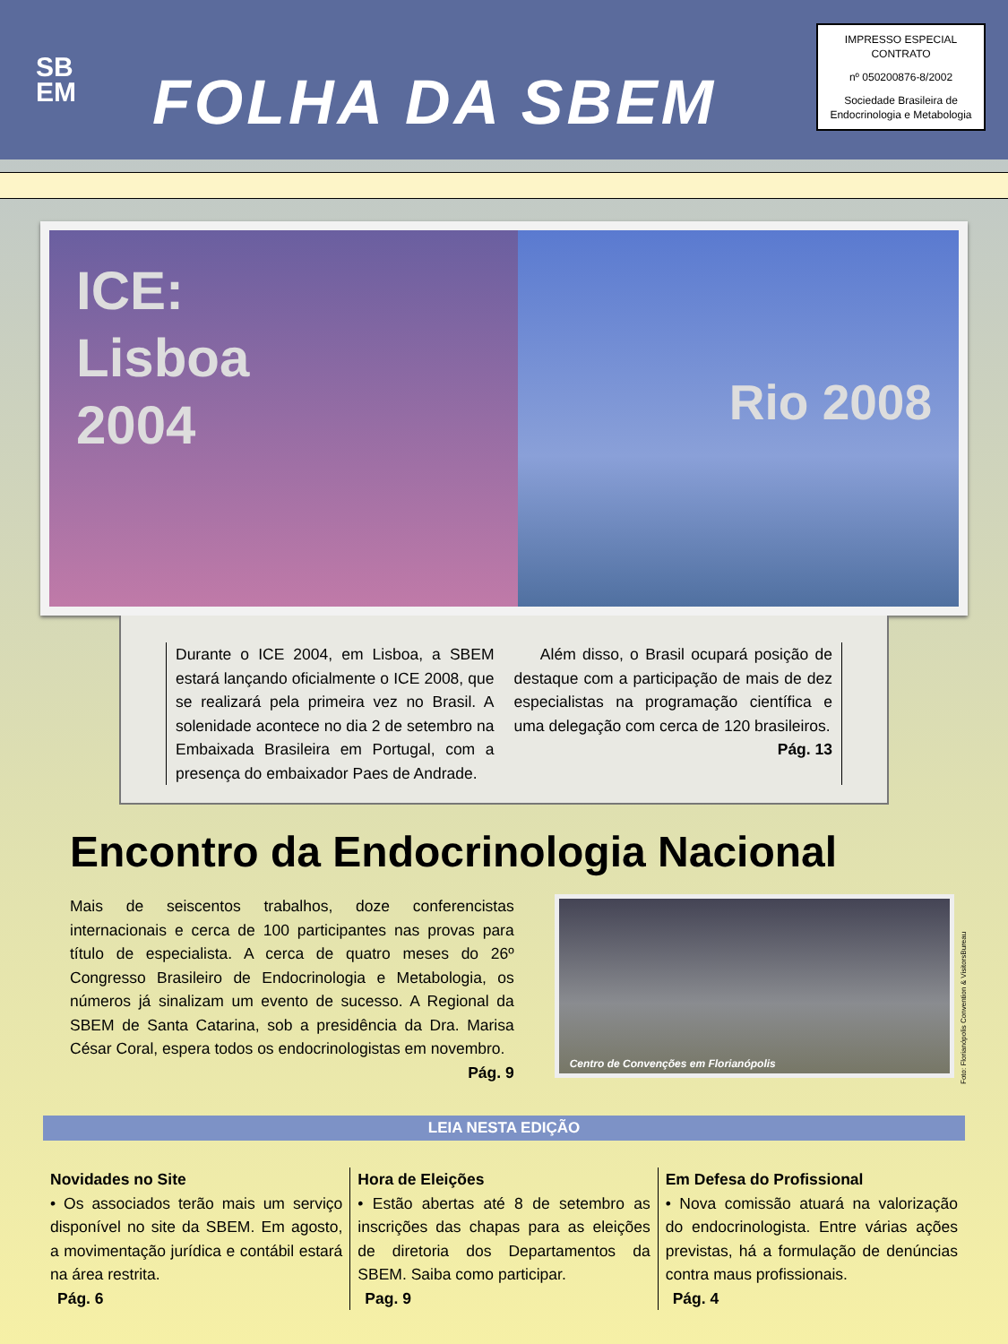SB
EM
FOLHA DA SBEM
IMPRESSO ESPECIAL
CONTRATO
nº 050200876-8/2002
Sociedade Brasileira de
Endocrinologia e Metabologia
ICE:
Lisboa
2004
Rio 2008
Durante o ICE 2004, em Lisboa, a SBEM estará lançando oficialmente o ICE 2008, que se realizará pela primeira vez no Brasil. A solenidade acontece no dia 2 de setembro na Embaixada Brasileira em Portugal, com a presença do embaixador Paes de Andrade.
Além disso, o Brasil ocupará posição de destaque com a participação de mais de dez especialistas na programação científica e uma delegação com cerca de 120 brasileiros. Pág. 13
Encontro da Endocrinologia Nacional
Mais de seiscentos trabalhos, doze conferencistas internacionais e cerca de 100 participantes nas provas para título de especialista. A cerca de quatro meses do 26º Congresso Brasileiro de Endocrinologia e Metabologia, os números já sinalizam um evento de sucesso. A Regional da SBEM de Santa Catarina, sob a presidência da Dra. Marisa César Coral, espera todos os endocrinologistas em novembro. Pág. 9
Centro de Convenções em Florianópolis
Foto: Florianópolis Convention & VisitorsBureau
LEIA NESTA EDIÇÃO
Novidades no Site
• Os associados terão mais um serviço disponível no site da SBEM. Em agosto, a movimentação jurídica e contábil estará na área restrita.
Pág. 6
Hora de Eleições
• Estão abertas até 8 de setembro as inscrições das chapas para as eleições de diretoria dos Departamentos da SBEM. Saiba como participar.
Pag. 9
Em Defesa do Profissional
• Nova comissão atuará na valorização do endocrinologista. Entre várias ações previstas, há a formulação de denúncias contra maus profissionais.
Pág. 4